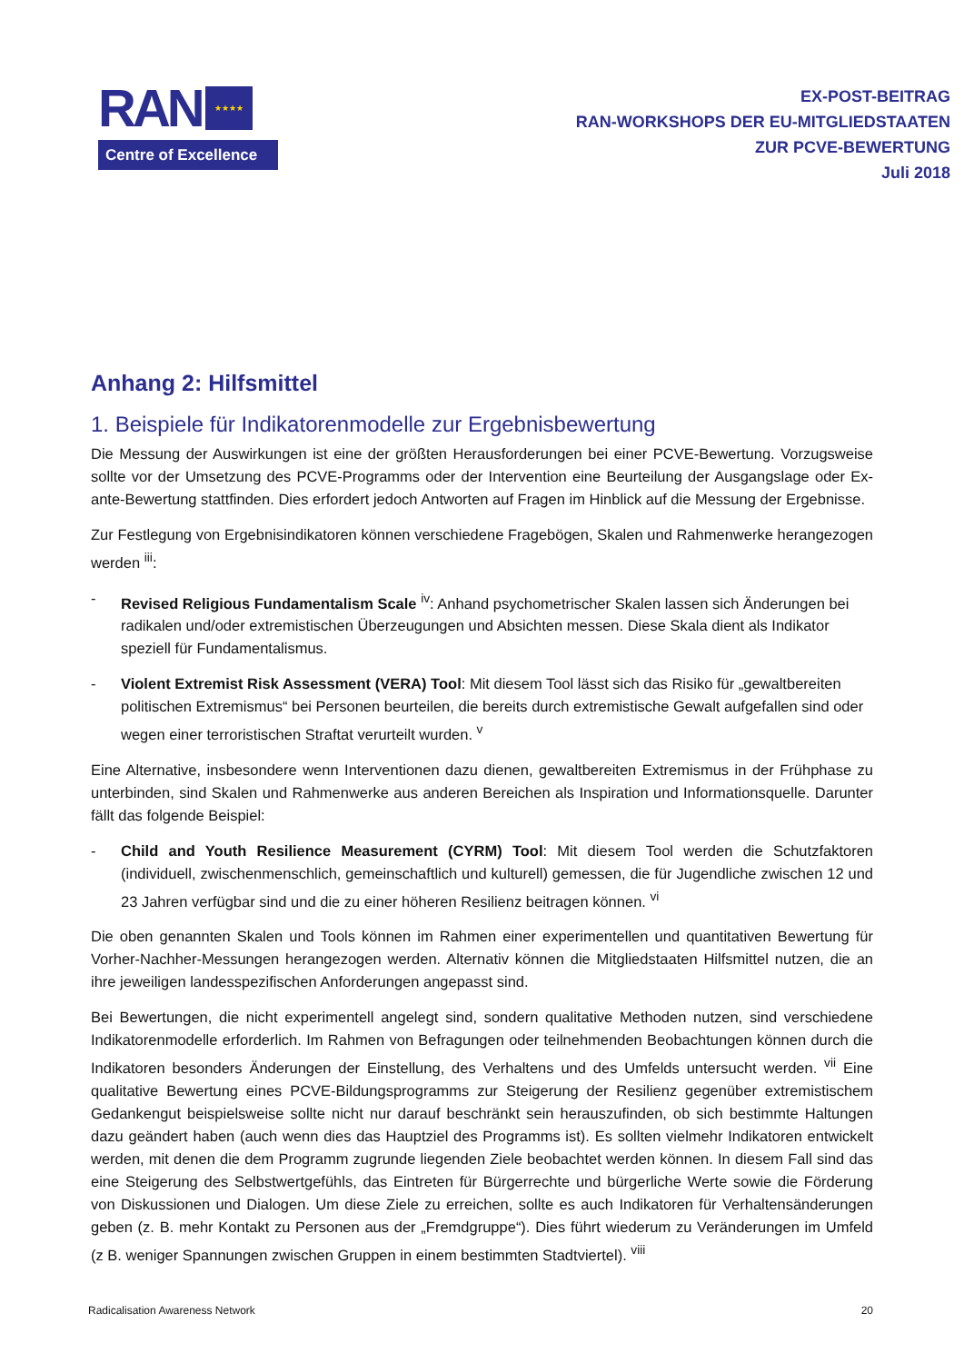RAN
★★★★
Centre of Excellence
EX-POST-BEITRAG
RAN-WORKSHOPS DER EU-MITGLIEDSTAATEN
ZUR PCVE-BEWERTUNG
Juli 2018
Anhang 2: Hilfsmittel
1. Beispiele für Indikatorenmodelle zur Ergebnisbewertung
Die Messung der Auswirkungen ist eine der größten Herausforderungen bei einer PCVE-Bewertung. Vorzugsweise sollte vor der Umsetzung des PCVE-Programms oder der Intervention eine Beurteilung der Ausgangslage oder Ex-ante-Bewertung stattfinden. Dies erfordert jedoch Antworten auf Fragen im Hinblick auf die Messung der Ergebnisse.
Zur Festlegung von Ergebnisindikatoren können verschiedene Fragebögen, Skalen und Rahmenwerke herangezogen werden <sup>iii</sup>:
- Revised Religious Fundamentalism Scale <sup>iv</sup>: Anhand psychometrischer Skalen lassen sich Änderungen bei radikalen und/oder extremistischen Überzeugungen und Absichten messen. Diese Skala dient als Indikator speziell für Fundamentalismus.
- Violent Extremist Risk Assessment (VERA) Tool: Mit diesem Tool lässt sich das Risiko für „gewaltbereiten politischen Extremismus“ bei Personen beurteilen, die bereits durch extremistische Gewalt aufgefallen sind oder wegen einer terroristischen Straftat verurteilt wurden. <sup>v</sup>
Eine Alternative, insbesondere wenn Interventionen dazu dienen, gewaltbereiten Extremismus in der Frühphase zu unterbinden, sind Skalen und Rahmenwerke aus anderen Bereichen als Inspiration und Informationsquelle. Darunter fällt das folgende Beispiel:
- Child and Youth Resilience Measurement (CYRM) Tool: Mit diesem Tool werden die Schutzfaktoren (individuell, zwischenmenschlich, gemeinschaftlich und kulturell) gemessen, die für Jugendliche zwischen 12 und 23 Jahren verfügbar sind und die zu einer höheren Resilienz beitragen können. <sup>vi</sup>
Die oben genannten Skalen und Tools können im Rahmen einer experimentellen und quantitativen Bewertung für Vorher-Nachher-Messungen herangezogen werden. Alternativ können die Mitgliedstaaten Hilfsmittel nutzen, die an ihre jeweiligen landesspezifischen Anforderungen angepasst sind.
Bei Bewertungen, die nicht experimentell angelegt sind, sondern qualitative Methoden nutzen, sind verschiedene Indikatorenmodelle erforderlich. Im Rahmen von Befragungen oder teilnehmenden Beobachtungen können durch die Indikatoren besonders Änderungen der Einstellung, des Verhaltens und des Umfelds untersucht werden. <sup>vii</sup> Eine qualitative Bewertung eines PCVE-Bildungsprogramms zur Steigerung der Resilienz gegenüber extremistischem Gedankengut beispielsweise sollte nicht nur darauf beschränkt sein herauszufinden, ob sich bestimmte Haltungen dazu geändert haben (auch wenn dies das Hauptziel des Programms ist). Es sollten vielmehr Indikatoren entwickelt werden, mit denen die dem Programm zugrunde liegenden Ziele beobachtet werden können. In diesem Fall sind das eine Steigerung des Selbstwertgefühls, das Eintreten für Bürgerrechte und bürgerliche Werte sowie die Förderung von Diskussionen und Dialogen. Um diese Ziele zu erreichen, sollte es auch Indikatoren für Verhaltensänderungen geben (z. B. mehr Kontakt zu Personen aus der „Fremdgruppe“). Dies führt wiederum zu Veränderungen im Umfeld (z B. weniger Spannungen zwischen Gruppen in einem bestimmten Stadtviertel). <sup>viii</sup>
Radicalisation Awareness Network 20